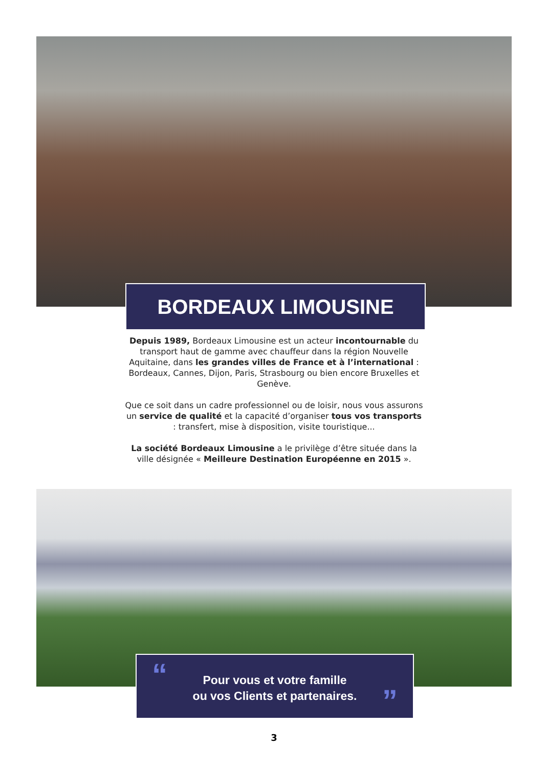BORDEAUX LIMOUSINE
Depuis 1989, Bordeaux Limousine est un acteur incontournable du transport haut de gamme avec chauffeur dans la région Nouvelle Aquitaine, dans les grandes villes de France et à l’international : Bordeaux, Cannes, Dijon, Paris, Strasbourg ou bien encore Bruxelles et Genève.
Que ce soit dans un cadre professionnel ou de loisir, nous vous assurons un service de qualité et la capacité d’organiser tous vos transports : transfert, mise à disposition, visite touristique...
La société Bordeaux Limousine a le privilège d’être située dans la ville désignée « Meilleure Destination Européenne en 2015 ».
“
Pour vous et votre famille
ou vos Clients et partenaires.
”
3